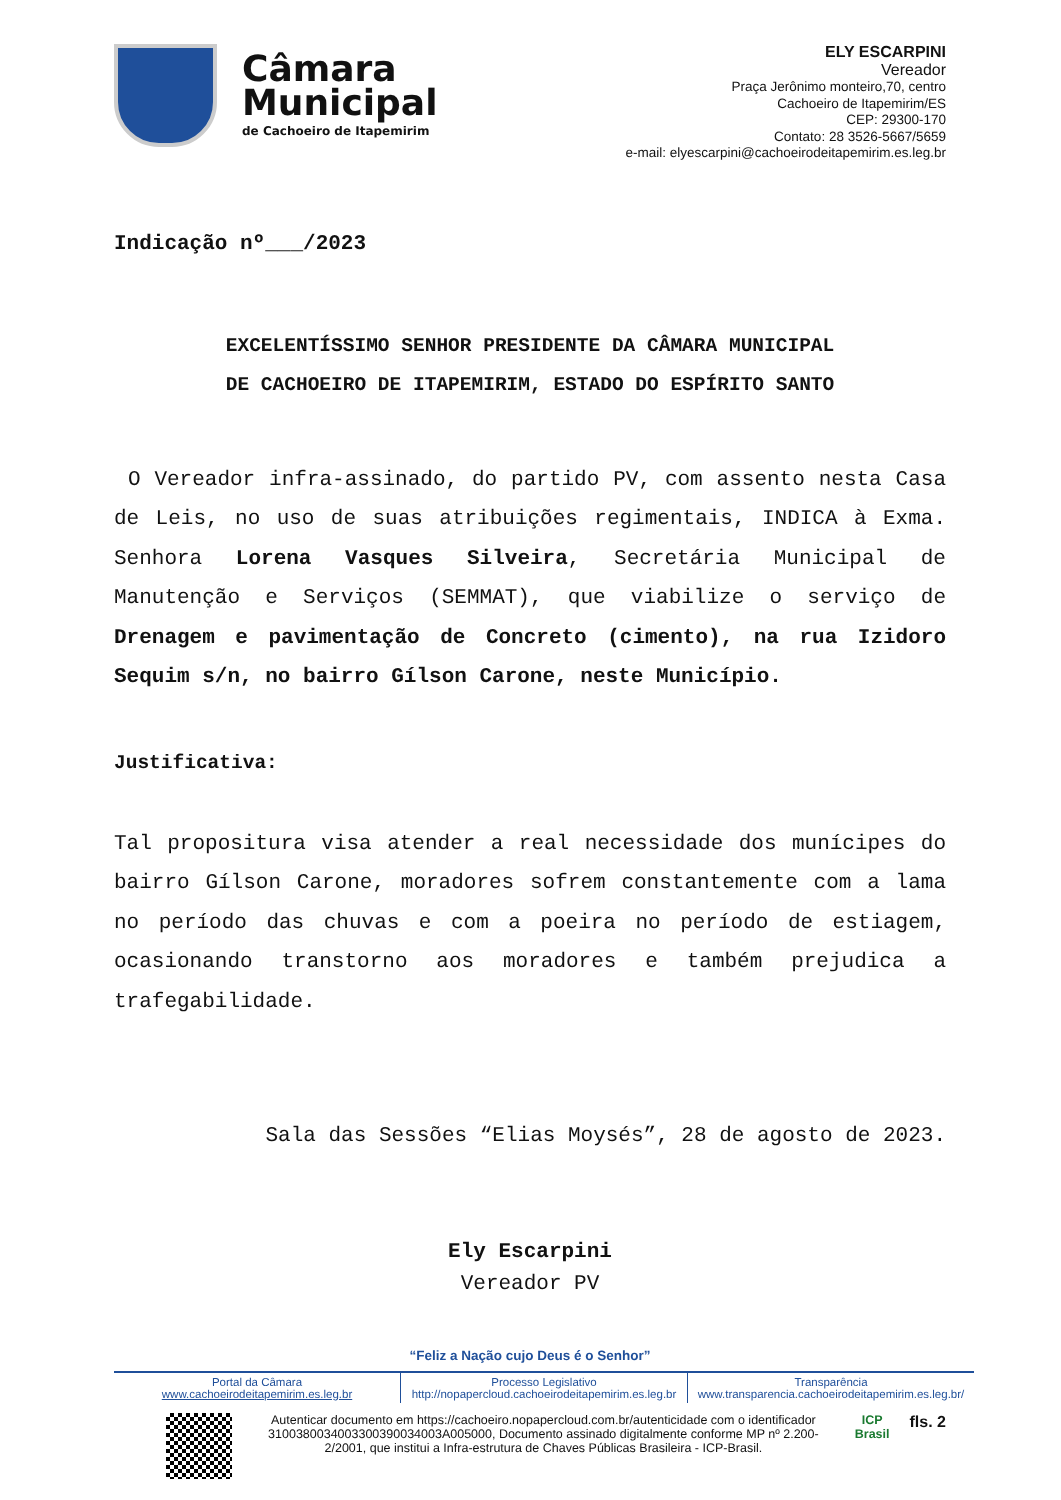Câmara
Municipal
de Cachoeiro de Itapemirim
ELY ESCARPINI
Vereador
Praça Jerônimo monteiro,70, centro
Cachoeiro de Itapemirim/ES
CEP: 29300-170
Contato: 28 3526-5667/5659
e-mail: elyescarpini@cachoeirodeitapemirim.es.leg.br
Indicação nº___/2023
EXCELENTÍSSIMO SENHOR PRESIDENTE DA CÂMARA MUNICIPAL
DE CACHOEIRO DE ITAPEMIRIM, ESTADO DO ESPÍRITO SANTO
O Vereador infra-assinado, do partido PV, com assento nesta Casa de Leis, no uso de suas atribuições regimentais, INDICA à Exma. Senhora Lorena Vasques Silveira, Secretária Municipal de Manutenção e Serviços (SEMMAT), que viabilize o serviço de Drenagem e pavimentação de Concreto (cimento), na rua Izidoro Sequim s/n, no bairro Gílson Carone, neste Município.
Justificativa:
Tal propositura visa atender a real necessidade dos munícipes do bairro Gílson Carone, moradores sofrem constantemente com a lama no período das chuvas e com a poeira no período de estiagem, ocasionando transtorno aos moradores e também prejudica a trafegabilidade.
Sala das Sessões “Elias Moysés”, 28 de agosto de 2023.
Ely Escarpini
Vereador PV
“Feliz a Nação cujo Deus é o Senhor”
Portal da Câmara
www.cachoeirodeitapemirim.es.leg.br
Processo Legislativo
http://nopapercloud.cachoeirodeitapemirim.es.leg.br
Transparência
www.transparencia.cachoeirodeitapemirim.es.leg.br/
Autenticar documento em https://cachoeiro.nopapercloud.com.br/autenticidade com o identificador 3100380034003300390034003A005000, Documento assinado digitalmente conforme MP nº 2.200-2/2001, que institui a Infra-estrutura de Chaves Públicas Brasileira - ICP-Brasil.
ICP
Brasil
fls. 2